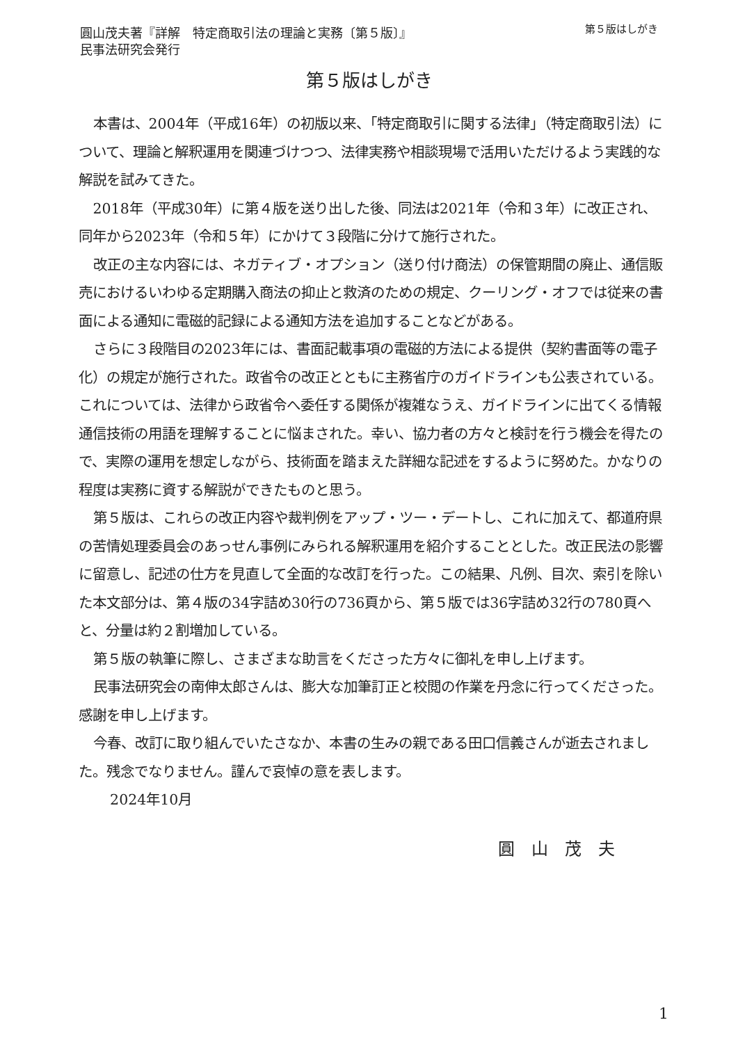圓山茂夫著『詳解　特定商取引法の理論と実務〔第５版〕』
民事法研究会発行
第５版はしがき
第５版はしがき
本書は、2004年（平成16年）の初版以来、「特定商取引に関する法律」（特定商取引法）について、理論と解釈運用を関連づけつつ、法律実務や相談現場で活用いただけるよう実践的な解説を試みてきた。
2018年（平成30年）に第４版を送り出した後、同法は2021年（令和３年）に改正され、同年から2023年（令和５年）にかけて３段階に分けて施行された。
改正の主な内容には、ネガティブ・オプション（送り付け商法）の保管期間の廃止、通信販売におけるいわゆる定期購入商法の抑止と救済のための規定、クーリング・オフでは従来の書面による通知に電磁的記録による通知方法を追加することなどがある。
さらに３段階目の2023年には、書面記載事項の電磁的方法による提供（契約書面等の電子化）の規定が施行された。政省令の改正とともに主務省庁のガイドラインも公表されている。これについては、法律から政省令へ委任する関係が複雑なうえ、ガイドラインに出てくる情報通信技術の用語を理解することに悩まされた。幸い、協力者の方々と検討を行う機会を得たので、実際の運用を想定しながら、技術面を踏まえた詳細な記述をするように努めた。かなりの程度は実務に資する解説ができたものと思う。
第５版は、これらの改正内容や裁判例をアップ・ツー・デートし、これに加えて、都道府県の苦情処理委員会のあっせん事例にみられる解釈運用を紹介することとした。改正民法の影響に留意し、記述の仕方を見直して全面的な改訂を行った。この結果、凡例、目次、索引を除いた本文部分は、第４版の34字詰め30行の736頁から、第５版では36字詰め32行の780頁へと、分量は約２割増加している。
第５版の執筆に際し、さまざまな助言をくださった方々に御礼を申し上げます。
民事法研究会の南伸太郎さんは、膨大な加筆訂正と校閲の作業を丹念に行ってくださった。感謝を申し上げます。
今春、改訂に取り組んでいたさなか、本書の生みの親である田口信義さんが逝去されました。残念でなりません。謹んで哀悼の意を表します。
2024年10月
圓山茂夫
1